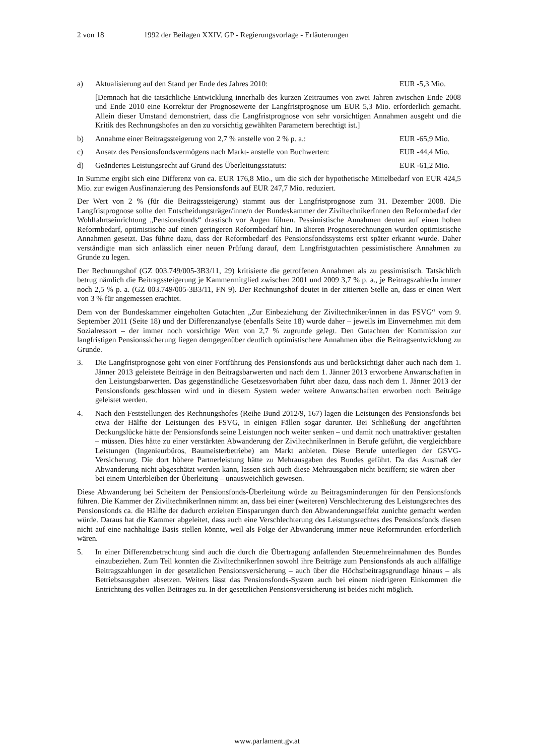2 von 18 1992 der Beilagen XXIV. GP - Regierungsvorlage - Erläuterungen
a) Aktualisierung auf den Stand per Ende des Jahres 2010: EUR -5,3 Mio.
[Demnach hat die tatsächliche Entwicklung innerhalb des kurzen Zeitraumes von zwei Jahren zwischen Ende 2008 und Ende 2010 eine Korrektur der Prognosewerte der Langfristprognose um EUR 5,3 Mio. erforderlich gemacht. Allein dieser Umstand demonstriert, dass die Langfristprognose von sehr vorsichtigen Annahmen ausgeht und die Kritik des Rechnungshofes an den zu vorsichtig gewählten Parametern berechtigt ist.]
b) Annahme einer Beitragssteigerung von 2,7 % anstelle von 2 % p. a.: EUR -65,9 Mio.
c) Ansatz des Pensionsfondsvermögens nach Markt- anstelle von Buchwerten: EUR -44,4 Mio.
d) Geändertes Leistungsrecht auf Grund des Überleitungsstatuts: EUR -61,2 Mio.
In Summe ergibt sich eine Differenz von ca. EUR 176,8 Mio., um die sich der hypothetische Mittelbedarf von EUR 424,5 Mio. zur ewigen Ausfinanzierung des Pensionsfonds auf EUR 247,7 Mio. reduziert.
Der Wert von 2 % (für die Beitragssteigerung) stammt aus der Langfristprognose zum 31. Dezember 2008. Die Langfristprognose sollte den Entscheidungsträger/inne/n der Bundeskammer der ZiviltechnikerInnen den Reformbedarf der Wohlfahrtseinrichtung „Pensionsfonds“ drastisch vor Augen führen. Pessimistische Annahmen deuten auf einen hohen Reformbedarf, optimistische auf einen geringeren Reformbedarf hin. In älteren Prognoserechnungen wurden optimistische Annahmen gesetzt. Das führte dazu, dass der Reformbedarf des Pensionsfondssystems erst später erkannt wurde. Daher verständigte man sich anlässlich einer neuen Prüfung darauf, dem Langfristgutachten pessimistischere Annahmen zu Grunde zu legen.
Der Rechnungshof (GZ 003.749/005-3B3/11, 29) kritisierte die getroffenen Annahmen als zu pessimistisch. Tatsächlich betrug nämlich die Beitragssteigerung je Kammermitglied zwischen 2001 und 2009 3,7 % p. a., je BeitragszahlerIn immer noch 2,5 % p. a. (GZ 003.749/005-3B3/11, FN 9). Der Rechnungshof deutet in der zitierten Stelle an, dass er einen Wert von 3 % für angemessen erachtet.
Dem von der Bundeskammer eingeholten Gutachten „Zur Einbeziehung der Ziviltechniker/innen in das FSVG“ vom 9. September 2011 (Seite 18) und der Differenzanalyse (ebenfalls Seite 18) wurde daher – jeweils im Einvernehmen mit dem Sozialressort – der immer noch vorsichtige Wert von 2,7 % zugrunde gelegt. Den Gutachten der Kommission zur langfristigen Pensionssicherung liegen demgegenüber deutlich optimistischere Annahmen über die Beitragsentwicklung zu Grunde.
3. Die Langfristprognose geht von einer Fortführung des Pensionsfonds aus und berücksichtigt daher auch nach dem 1. Jänner 2013 geleistete Beiträge in den Beitragsbarwerten und nach dem 1. Jänner 2013 erworbene Anwartschaften in den Leistungsbarwerten. Das gegenständliche Gesetzesvorhaben führt aber dazu, dass nach dem 1. Jänner 2013 der Pensionsfonds geschlossen wird und in diesem System weder weitere Anwartschaften erworben noch Beiträge geleistet werden.
4. Nach den Feststellungen des Rechnungshofes (Reihe Bund 2012/9, 167) lagen die Leistungen des Pensionsfonds bei etwa der Hälfte der Leistungen des FSVG, in einigen Fällen sogar darunter. Bei Schließung der angeführten Deckungslücke hätte der Pensionsfonds seine Leistungen noch weiter senken – und damit noch unattraktiver gestalten – müssen. Dies hätte zu einer verstärkten Abwanderung der ZiviltechnikerInnen in Berufe geführt, die vergleichbare Leistungen (Ingenieurbüros, Baumeisterbetriebe) am Markt anbieten. Diese Berufe unterliegen der GSVG-Versicherung. Die dort höhere Partnerleistung hätte zu Mehrausgaben des Bundes geführt. Da das Ausmaß der Abwanderung nicht abgeschätzt werden kann, lassen sich auch diese Mehrausgaben nicht beziffern; sie wären aber – bei einem Unterbleiben der Überleitung – unausweichlich gewesen.
Diese Abwanderung bei Scheitern der Pensionsfonds-Überleitung würde zu Beitragsminderungen für den Pensionsfonds führen. Die Kammer der ZiviltechnikerInnen nimmt an, dass bei einer (weiteren) Verschlechterung des Leistungsrechtes des Pensionsfonds ca. die Hälfte der dadurch erzielten Einsparungen durch den Abwanderungseffekt zunichte gemacht werden würde. Daraus hat die Kammer abgeleitet, dass auch eine Verschlechterung des Leistungsrechtes des Pensionsfonds diesen nicht auf eine nachhaltige Basis stellen könnte, weil als Folge der Abwanderung immer neue Reformrunden erforderlich wären.
5. In einer Differenzbetrachtung sind auch die durch die Übertragung anfallenden Steuermehreinnahmen des Bundes einzubeziehen. Zum Teil konnten die ZiviltechnikerInnen sowohl ihre Beiträge zum Pensionsfonds als auch allfällige Beitragszahlungen in der gesetzlichen Pensionsversicherung – auch über die Höchstbeitragsgrundlage hinaus – als Betriebsausgaben absetzen. Weiters lässt das Pensionsfonds-System auch bei einem niedrigeren Einkommen die Entrichtung des vollen Beitrages zu. In der gesetzlichen Pensionsversicherung ist beides nicht möglich.
www.parlament.gv.at